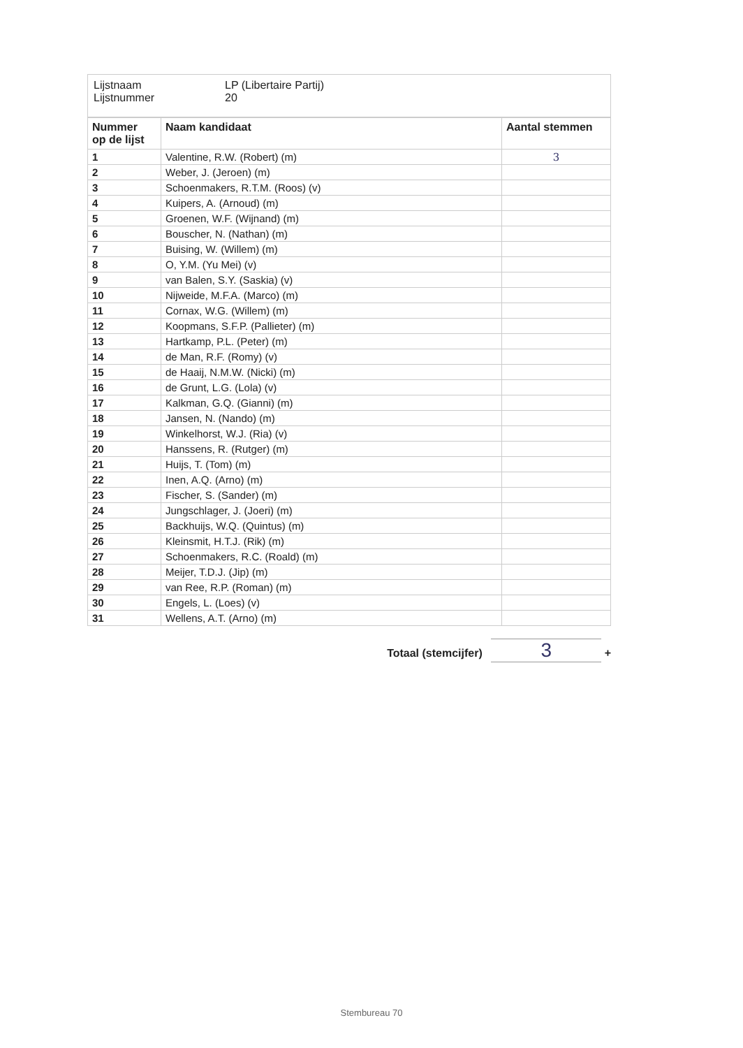Lijstnaam LP (Libertaire Partij)
Lijstnummer 20
| Nummer op de lijst | Naam kandidaat | Aantal stemmen |
| --- | --- | --- |
| 1 | Valentine, R.W. (Robert) (m) | 3 |
| 2 | Weber, J. (Jeroen) (m) | |
| 3 | Schoenmakers, R.T.M. (Roos) (v) | |
| 4 | Kuipers, A. (Arnoud) (m) | |
| 5 | Groenen, W.F. (Wijnand) (m) | |
| 6 | Bouscher, N. (Nathan) (m) | |
| 7 | Buising, W. (Willem) (m) | |
| 8 | O, Y.M. (Yu Mei) (v) | |
| 9 | van Balen, S.Y. (Saskia) (v) | |
| 10 | Nijweide, M.F.A. (Marco) (m) | |
| 11 | Cornax, W.G. (Willem) (m) | |
| 12 | Koopmans, S.F.P. (Pallieter) (m) | |
| 13 | Hartkamp, P.L. (Peter) (m) | |
| 14 | de Man, R.F. (Romy) (v) | |
| 15 | de Haaij, N.M.W. (Nicki) (m) | |
| 16 | de Grunt, L.G. (Lola) (v) | |
| 17 | Kalkman, G.Q. (Gianni) (m) | |
| 18 | Jansen, N. (Nando) (m) | |
| 19 | Winkelhorst, W.J. (Ria) (v) | |
| 20 | Hanssens, R. (Rutger) (m) | |
| 21 | Huijs, T. (Tom) (m) | |
| 22 | Inen, A.Q. (Arno) (m) | |
| 23 | Fischer, S. (Sander) (m) | |
| 24 | Jungschlager, J. (Joeri) (m) | |
| 25 | Backhuijs, W.Q. (Quintus) (m) | |
| 26 | Kleinsmit, H.T.J. (Rik) (m) | |
| 27 | Schoenmakers, R.C. (Roald) (m) | |
| 28 | Meijer, T.D.J. (Jip) (m) | |
| 29 | van Ree, R.P. (Roman) (m) | |
| 30 | Engels, L. (Loes) (v) | |
| 31 | Wellens, A.T. (Arno) (m) | |
Totaal (stemcijfer) 3 +
Stembureau 70